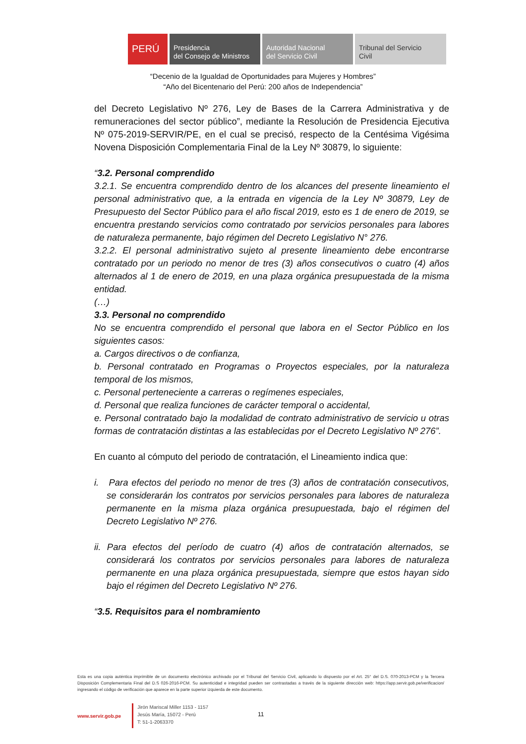PERÚ Presidencia
del Consejo de Ministros
Autoridad Nacional
del Servicio Civil
Tribunal del Servicio
Civil
“Decenio de la Igualdad de Oportunidades para Mujeres y Hombres”
“Año del Bicentenario del Perú: 200 años de Independencia”
del Decreto Legislativo Nº 276, Ley de Bases de la Carrera Administrativa y de remuneraciones del sector público”, mediante la Resolución de Presidencia Ejecutiva Nº 075-2019-SERVIR/PE, en el cual se precisó, respecto de la Centésima Vigésima Novena Disposición Complementaria Final de la Ley Nº 30879, lo siguiente:
“3.2. Personal comprendido
3.2.1. Se encuentra comprendido dentro de los alcances del presente lineamiento el personal administrativo que, a la entrada en vigencia de la Ley Nº 30879, Ley de Presupuesto del Sector Público para el año fiscal 2019, esto es 1 de enero de 2019, se encuentra prestando servicios como contratado por servicios personales para labores de naturaleza permanente, bajo régimen del Decreto Legislativo N° 276.
3.2.2. El personal administrativo sujeto al presente lineamiento debe encontrarse contratado por un periodo no menor de tres (3) años consecutivos o cuatro (4) años alternados al 1 de enero de 2019, en una plaza orgánica presupuestada de la misma entidad.
(…)
3.3. Personal no comprendido
No se encuentra comprendido el personal que labora en el Sector Público en los siguientes casos:
a. Cargos directivos o de confianza,
b. Personal contratado en Programas o Proyectos especiales, por la naturaleza temporal de los mismos,
c. Personal perteneciente a carreras o regímenes especiales,
d. Personal que realiza funciones de carácter temporal o accidental,
e. Personal contratado bajo la modalidad de contrato administrativo de servicio u otras formas de contratación distintas a las establecidas por el Decreto Legislativo Nº 276”.
En cuanto al cómputo del periodo de contratación, el Lineamiento indica que:
i. Para efectos del periodo no menor de tres (3) años de contratación consecutivos, se considerarán los contratos por servicios personales para labores de naturaleza permanente en la misma plaza orgánica presupuestada, bajo el régimen del Decreto Legislativo Nº 276.
ii. Para efectos del período de cuatro (4) años de contratación alternados, se considerará los contratos por servicios personales para labores de naturaleza permanente en una plaza orgánica presupuestada, siempre que estos hayan sido bajo el régimen del Decreto Legislativo Nº 276.
“3.5. Requisitos para el nombramiento
Esta es una copia auténtica imprimible de un documento electrónico archivado por el Tribunal del Servicio Civil, aplicando lo dispuesto por el Art. 25° del D.S. 070-2013-PCM y la Tercera Disposición Complementaria Final del D.S 026-2016-PCM. Su autenticidad e integridad pueden ser contrastadas a través de la siguiente dirección web: https://app.servir.gob.pe/verificacion/ ingresando el código de verificación que aparece en la parte superior izquierda de este documento.
www.servir.gob.pe
Jirón Mariscal Miller 1153 - 1157
Jesús María, 15072 - Perú
T: 51-1-2063370
11